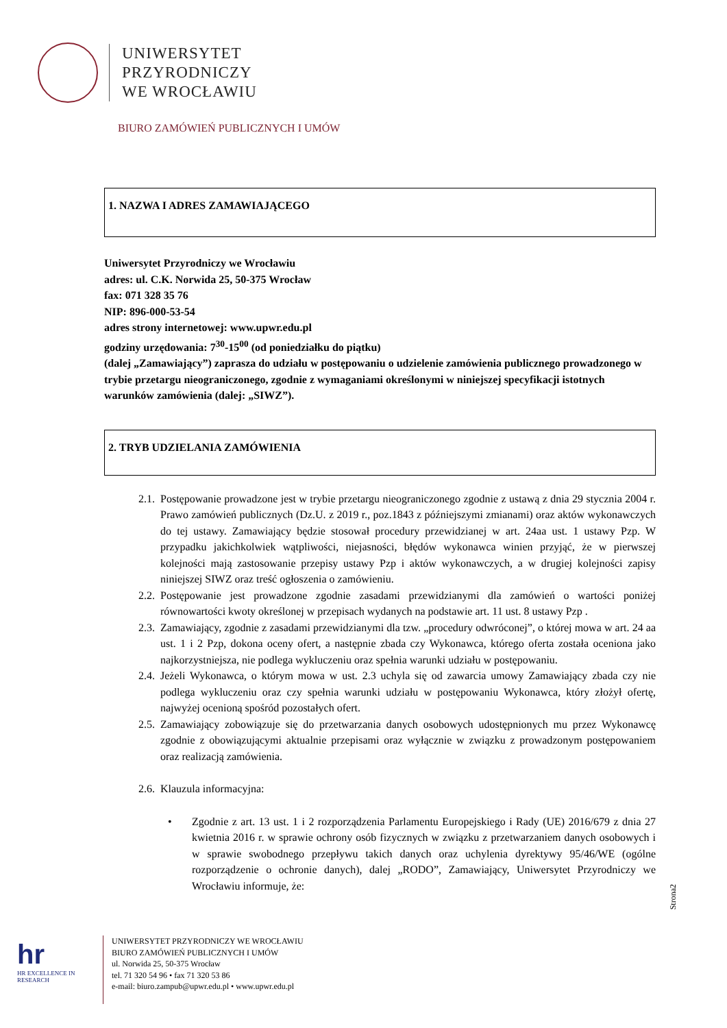UNIWERSYTET
PRZYRODNICZY
WE WROCŁAWIU
BIURO ZAMÓWIEŃ PUBLICZNYCH I UMÓW
1. NAZWA I ADRES ZAMAWIAJĄCEGO
Uniwersytet Przyrodniczy we Wrocławiu
adres: ul. C.K. Norwida 25, 50-375 Wrocław
fax: 071 328 35 76
NIP: 896-000-53-54
adres strony internetowej: www.upwr.edu.pl
godziny urzędowania: 7<sup>30</sup>-15<sup>00</sup> (od poniedziałku do piątku)
(dalej „Zamawiający”) zaprasza do udziału w postępowaniu o udzielenie zamówienia publicznego prowadzonego w trybie przetargu nieograniczonego, zgodnie z wymaganiami określonymi w niniejszej specyfikacji istotnych warunków zamówienia (dalej: „SIWZ”).
2. TRYB UDZIELANIA ZAMÓWIENIA
2.1. Postępowanie prowadzone jest w trybie przetargu nieograniczonego zgodnie z ustawą z dnia 29 stycznia 2004 r. Prawo zamówień publicznych (Dz.U. z 2019 r., poz.1843 z późniejszymi zmianami) oraz aktów wykonawczych do tej ustawy. Zamawiający będzie stosował procedury przewidzianej w art. 24aa ust. 1 ustawy Pzp. W przypadku jakichkolwiek wątpliwości, niejasności, błędów wykonawca winien przyjąć, że w pierwszej kolejności mają zastosowanie przepisy ustawy Pzp i aktów wykonawczych, a w drugiej kolejności zapisy niniejszej SIWZ oraz treść ogłoszenia o zamówieniu.
2.2. Postępowanie jest prowadzone zgodnie zasadami przewidzianymi dla zamówień o wartości poniżej równowartości kwoty określonej w przepisach wydanych na podstawie art. 11 ust. 8 ustawy Pzp .
2.3. Zamawiający, zgodnie z zasadami przewidzianymi dla tzw. „procedury odwróconej”, o której mowa w art. 24 aa ust. 1 i 2 Pzp, dokona oceny ofert, a następnie zbada czy Wykonawca, którego oferta została oceniona jako najkorzystniejsza, nie podlega wykluczeniu oraz spełnia warunki udziału w postępowaniu.
2.4. Jeżeli Wykonawca, o którym mowa w ust. 2.3 uchyla się od zawarcia umowy Zamawiający zbada czy nie podlega wykluczeniu oraz czy spełnia warunki udziału w postępowaniu Wykonawca, który złożył ofertę, najwyżej ocenioną spośród pozostałych ofert.
2.5. Zamawiający zobowiązuje się do przetwarzania danych osobowych udostępnionych mu przez Wykonawcę zgodnie z obowiązującymi aktualnie przepisami oraz wyłącznie w związku z prowadzonym postępowaniem oraz realizacją zamówienia.
2.6. Klauzula informacyjna:
• Zgodnie z art. 13 ust. 1 i 2 rozporządzenia Parlamentu Europejskiego i Rady (UE) 2016/679 z dnia 27 kwietnia 2016 r. w sprawie ochrony osób fizycznych w związku z przetwarzaniem danych osobowych i w sprawie swobodnego przepływu takich danych oraz uchylenia dyrektywy 95/46/WE (ogólne rozporządzenie o ochronie danych), dalej „RODO”, Zamawiający, Uniwersytet Przyrodniczy we Wrocławiu informuje, że:
Strona2
hr
HR EXCELLENCE IN RESEARCH
UNIWERSYTET PRZYRODNICZY WE WROCŁAWIU
BIURO ZAMÓWIEŃ PUBLICZNYCH I UMÓW
ul. Norwida 25, 50-375 Wrocław
tel. 71 320 54 96 • fax 71 320 53 86
e-mail: biuro.zampub@upwr.edu.pl • www.upwr.edu.pl